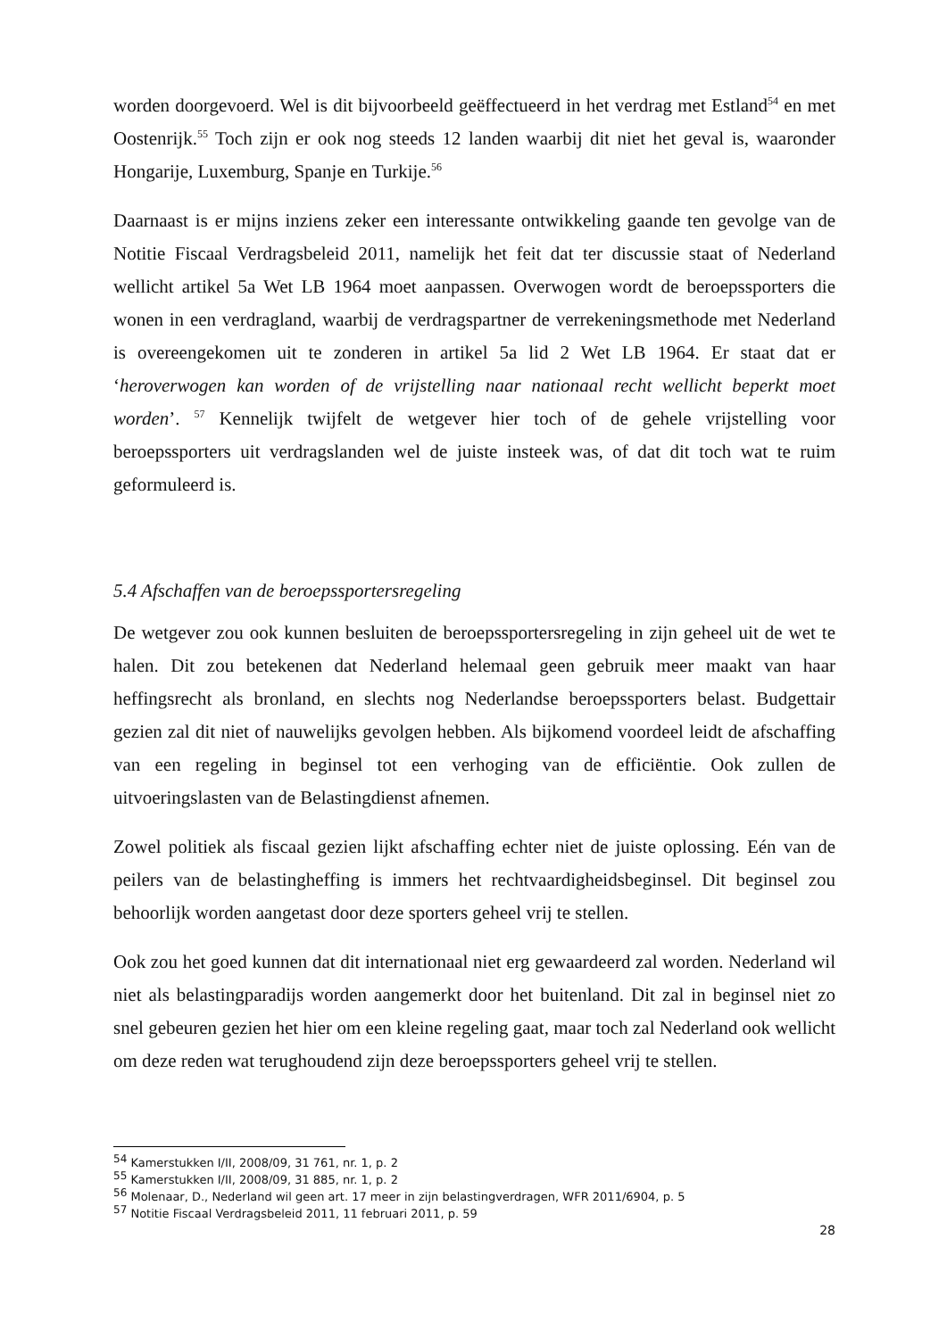worden doorgevoerd. Wel is dit bijvoorbeeld geëffectueerd in het verdrag met Estland<sup>54</sup> en met Oostenrijk.<sup>55</sup> Toch zijn er ook nog steeds 12 landen waarbij dit niet het geval is, waaronder Hongarije, Luxemburg, Spanje en Turkije.<sup>56</sup>
Daarnaast is er mijns inziens zeker een interessante ontwikkeling gaande ten gevolge van de Notitie Fiscaal Verdragsbeleid 2011, namelijk het feit dat ter discussie staat of Nederland wellicht artikel 5a Wet LB 1964 moet aanpassen. Overwogen wordt de beroepssporters die wonen in een verdragland, waarbij de verdragspartner de verrekeningsmethode met Nederland is overeengekomen uit te zonderen in artikel 5a lid 2 Wet LB 1964. Er staat dat er ‘heroverwogen kan worden of de vrijstelling naar nationaal recht wellicht beperkt moet worden’. <sup>57</sup> Kennelijk twijfelt de wetgever hier toch of de gehele vrijstelling voor beroepssporters uit verdragslanden wel de juiste insteek was, of dat dit toch wat te ruim geformuleerd is.
5.4 Afschaffen van de beroepssportersregeling
De wetgever zou ook kunnen besluiten de beroepssportersregeling in zijn geheel uit de wet te halen. Dit zou betekenen dat Nederland helemaal geen gebruik meer maakt van haar heffingsrecht als bronland, en slechts nog Nederlandse beroepssporters belast. Budgettair gezien zal dit niet of nauwelijks gevolgen hebben. Als bijkomend voordeel leidt de afschaffing van een regeling in beginsel tot een verhoging van de efficiëntie. Ook zullen de uitvoeringslasten van de Belastingdienst afnemen.
Zowel politiek als fiscaal gezien lijkt afschaffing echter niet de juiste oplossing. Eén van de peilers van de belastingheffing is immers het rechtvaardigheidsbeginsel. Dit beginsel zou behoorlijk worden aangetast door deze sporters geheel vrij te stellen.
Ook zou het goed kunnen dat dit internationaal niet erg gewaardeerd zal worden. Nederland wil niet als belastingparadijs worden aangemerkt door het buitenland. Dit zal in beginsel niet zo snel gebeuren gezien het hier om een kleine regeling gaat, maar toch zal Nederland ook wellicht om deze reden wat terughoudend zijn deze beroepssporters geheel vrij te stellen.
<sup>54</sup> Kamerstukken I/II, 2008/09, 31 761, nr. 1, p. 2
<sup>55</sup> Kamerstukken I/II, 2008/09, 31 885, nr. 1, p. 2
<sup>56</sup> Molenaar, D., Nederland wil geen art. 17 meer in zijn belastingverdragen, WFR 2011/6904, p. 5
<sup>57</sup> Notitie Fiscaal Verdragsbeleid 2011, 11 februari 2011, p. 59
28